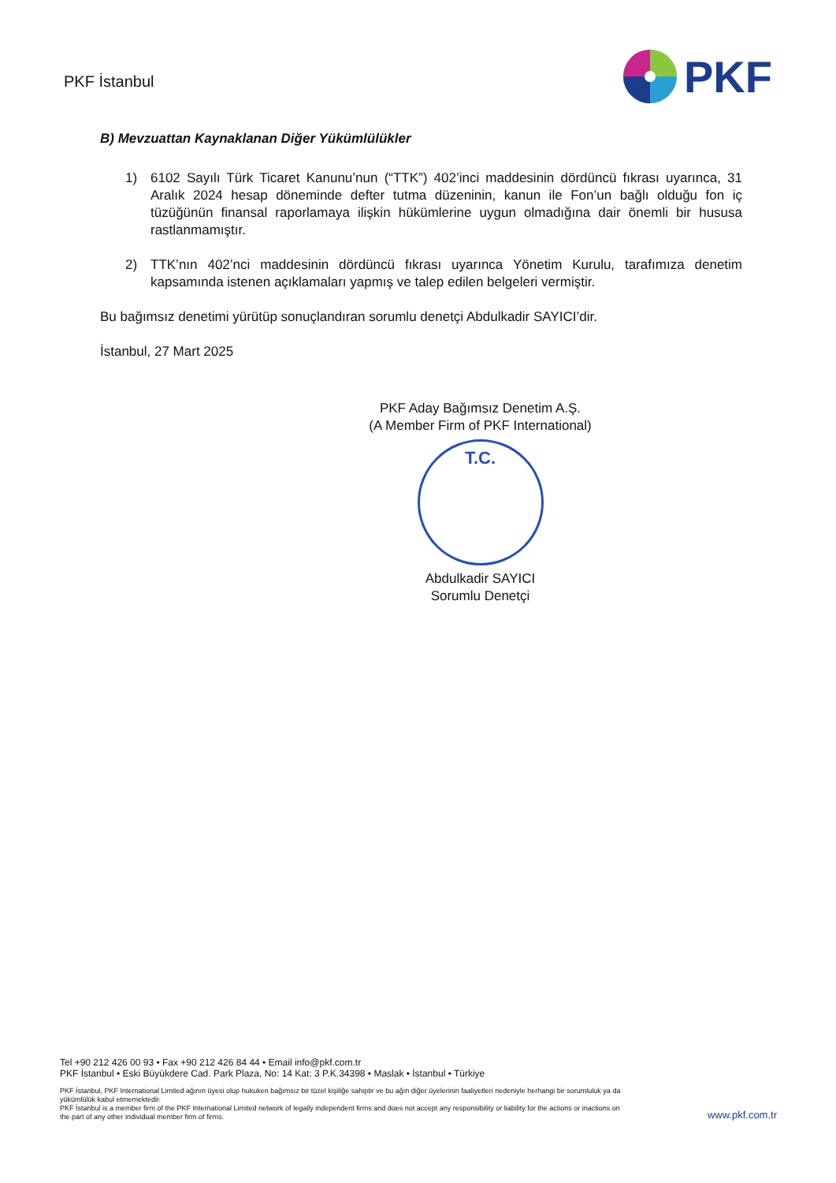PKF İstanbul
PKF
B) Mevzuattan Kaynaklanan Diğer Yükümlülükler
1) 6102 Sayılı Türk Ticaret Kanunu’nun (“TTK”) 402’inci maddesinin dördüncü fıkrası uyarınca, 31 Aralık 2024 hesap döneminde defter tutma düzeninin, kanun ile Fon’un bağlı olduğu fon iç tüzüğünün finansal raporlamaya ilişkin hükümlerine uygun olmadığına dair önemli bir hususa rastlanmamıştır.
2) TTK’nın 402’nci maddesinin dördüncü fıkrası uyarınca Yönetim Kurulu, tarafımıza denetim kapsamında istenen açıklamaları yapmış ve talep edilen belgeleri vermiştir.
Bu bağımsız denetimi yürütüp sonuçlandıran sorumlu denetçi Abdulkadir SAYICI’dir.
İstanbul, 27 Mart 2025
PKF Aday Bağımsız Denetim A.Ş.
(A Member Firm of PKF International)
T.C.
Abdulkadir SAYICI
Sorumlu Denetçi
Tel +90 212 426 00 93 • Fax +90 212 426 84 44 • Email info@pkf.com.tr
PKF İstanbul • Eski Büyükdere Cad. Park Plaza, No: 14 Kat: 3 P.K.34398 • Maslak • İstanbul • Türkiye
PKF İstanbul, PKF International Limited ağının üyesi olup hukuken bağımsız bir tüzel kişiliğe sahiptir ve bu ağın diğer üyelerinin faaliyetleri nedeniyle herhangi bir sorumluluk ya da yükümlülük kabul etmemektedir.
PKF İstanbul is a member firm of the PKF International Limited network of legally independent firms and does not accept any responsibility or liability for the actions or inactions on the part of any other individual member firm of firms.
www.pkf.com.tr